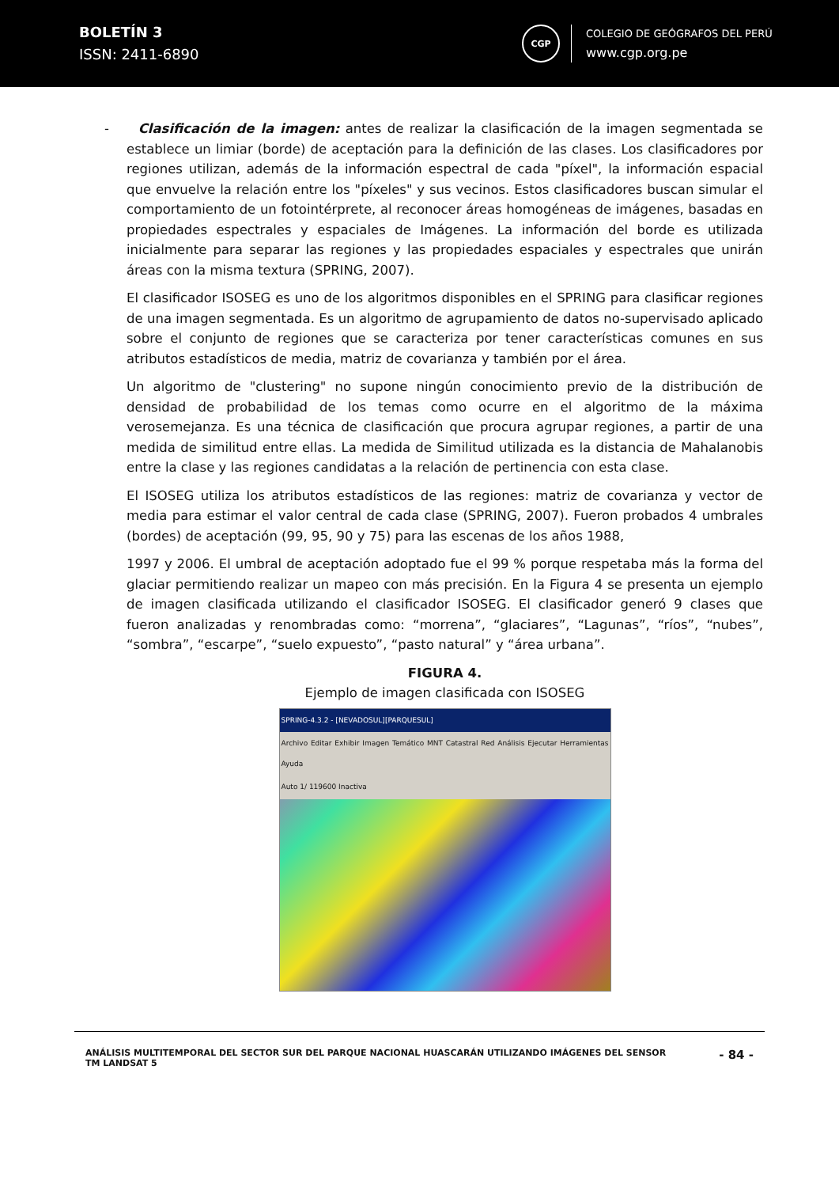BOLETÍN 3
ISSN: 2411-6890
CGP
COLEGIO DE GEÓGRAFOS DEL PERÚ
www.cgp.org.pe
- Clasificación de la imagen: antes de realizar la clasificación de la imagen segmentada se establece un limiar (borde) de aceptación para la definición de las clases. Los clasificadores por regiones utilizan, además de la información espectral de cada "píxel", la información espacial que envuelve la relación entre los "píxeles" y sus vecinos. Estos clasificadores buscan simular el comportamiento de un fotointérprete, al reconocer áreas homogéneas de imágenes, basadas en propiedades espectrales y espaciales de Imágenes. La información del borde es utilizada inicialmente para separar las regiones y las propiedades espaciales y espectrales que unirán áreas con la misma textura (SPRING, 2007).
El clasificador ISOSEG es uno de los algoritmos disponibles en el SPRING para clasificar regiones de una imagen segmentada. Es un algoritmo de agrupamiento de datos no-supervisado aplicado sobre el conjunto de regiones que se caracteriza por tener características comunes en sus atributos estadísticos de media, matriz de covarianza y también por el área.
Un algoritmo de "clustering" no supone ningún conocimiento previo de la distribución de densidad de probabilidad de los temas como ocurre en el algoritmo de la máxima verosemejanza. Es una técnica de clasificación que procura agrupar regiones, a partir de una medida de similitud entre ellas. La medida de Similitud utilizada es la distancia de Mahalanobis entre la clase y las regiones candidatas a la relación de pertinencia con esta clase.
El ISOSEG utiliza los atributos estadísticos de las regiones: matriz de covarianza y vector de media para estimar el valor central de cada clase (SPRING, 2007). Fueron probados 4 umbrales (bordes) de aceptación (99, 95, 90 y 75) para las escenas de los años 1988,
1997 y 2006. El umbral de aceptación adoptado fue el 99 % porque respetaba más la forma del glaciar permitiendo realizar un mapeo con más precisión. En la Figura 4 se presenta un ejemplo de imagen clasificada utilizando el clasificador ISOSEG. El clasificador generó 9 clases que fueron analizadas y renombradas como: “morrena”, “glaciares”, “Lagunas”, “ríos”, “nubes”, “sombra”, “escarpe”, “suelo expuesto”, “pasto natural” y “área urbana”.
FIGURA 4.
Ejemplo de imagen clasificada con ISOSEG
SPRING-4.3.2 - [NEVADOSUL][PARQUESUL]
Archivo Editar Exhibir Imagen Temático MNT Catastral Red Análisis Ejecutar Herramientas Ayuda
Auto 1/ 119600 Inactiva
ANÁLISIS MULTITEMPORAL DEL SECTOR SUR DEL PARQUE NACIONAL HUASCARÁN UTILIZANDO IMÁGENES DEL SENSOR
TM LANDSAT 5
- 84 -